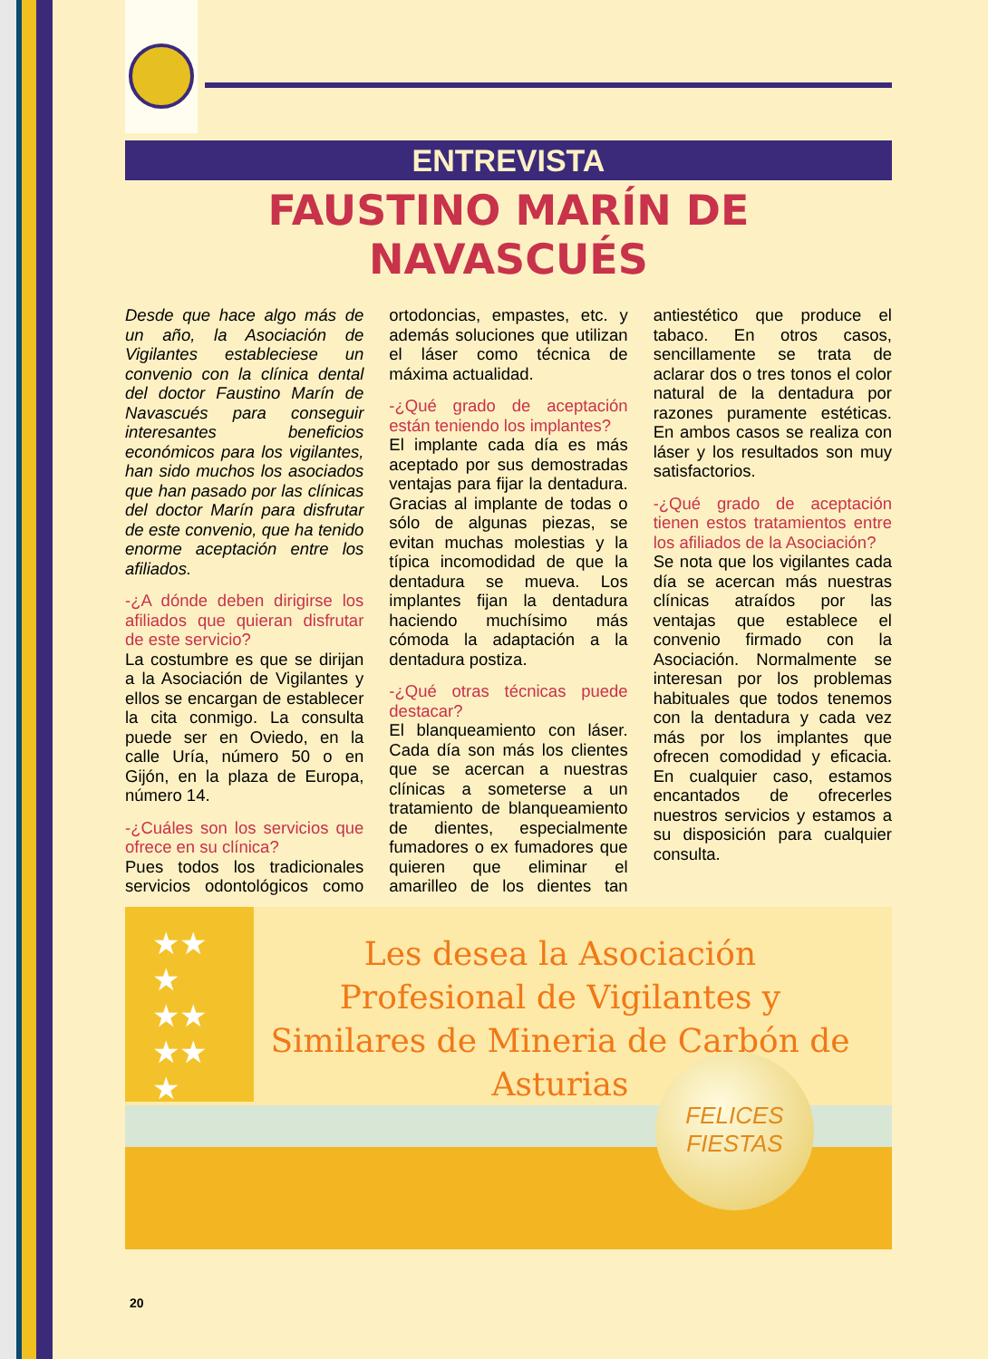ENTREVISTA
FAUSTINO MARÍN DE NAVASCUÉS
Desde que hace algo más de un año, la Asociación de Vigilantes estableciese un convenio con la clínica dental del doctor Faustino Marín de Navascués para conseguir interesantes beneficios económicos para los vigilantes, han sido muchos los asociados que han pasado por las clínicas del doctor Marín para disfrutar de este convenio, que ha tenido enorme aceptación entre los afiliados.
-¿A dónde deben dirigirse los afiliados que quieran disfrutar de este servicio?
La costumbre es que se dirijan a la Asociación de Vigilantes y ellos se encargan de establecer la cita conmigo. La consulta puede ser en Oviedo, en la calle Uría, número 50 o en Gijón, en la plaza de Europa, número 14.
-¿Cuáles son los servicios que ofrece en su clínica?
Pues todos los tradicionales servicios odontológicos como ortodoncias, empastes, etc. y además soluciones que utilizan el láser como técnica de máxima actualidad.
-¿Qué grado de aceptación están teniendo los implantes?
El implante cada día es más aceptado por sus demostradas ventajas para fijar la dentadura. Gracias al implante de todas o sólo de algunas piezas, se evitan muchas molestias y la típica incomodidad de que la dentadura se mueva. Los implantes fijan la dentadura haciendo muchísimo más cómoda la adaptación a la dentadura postiza.
-¿Qué otras técnicas puede destacar?
El blanqueamiento con láser. Cada día son más los clientes que se acercan a nuestras clínicas a someterse a un tratamiento de blanqueamiento de dientes, especialmente fumadores o ex fumadores que quieren que eliminar el amarilleo de los dientes tan antiestético que produce el tabaco. En otros casos, sencillamente se trata de aclarar dos o tres tonos el color natural de la dentadura por razones puramente estéticas. En ambos casos se realiza con láser y los resultados son muy satisfactorios.
-¿Qué grado de aceptación tienen estos tratamientos entre los afiliados de la Asociación?
Se nota que los vigilantes cada día se acercan más nuestras clínicas atraídos por las ventajas que establece el convenio firmado con la Asociación. Normalmente se interesan por los problemas habituales que todos tenemos con la dentadura y cada vez más por los implantes que ofrecen comodidad y eficacia. En cualquier caso, estamos encantados de ofrecerles nuestros servicios y estamos a su disposición para cualquier consulta.
★★
★
★★
★★
★
Les desea la Asociación Profesional de Vigilantes y Similares de Mineria de Carbón de Asturias
FELICES FIESTAS
20